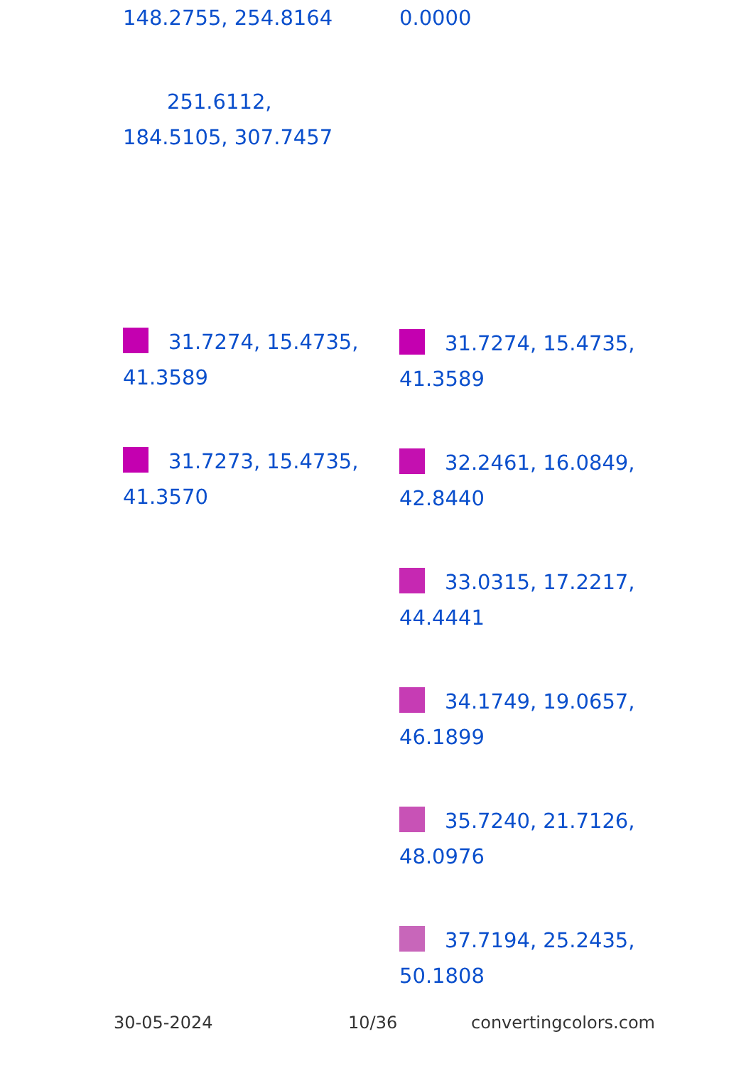148.2755, 254.8164
251.6112,
184.5105, 307.7457
31.7274, 15.4735, 41.3589
31.7273, 15.4735, 41.3570
0.0000
31.7274, 15.4735, 41.3589
32.2461, 16.0849, 42.8440
33.0315, 17.2217, 44.4441
34.1749, 19.0657, 46.1899
35.7240, 21.7126, 48.0976
37.7194, 25.2435, 50.1808
30-05-2024 10/36 convertingcolors.com